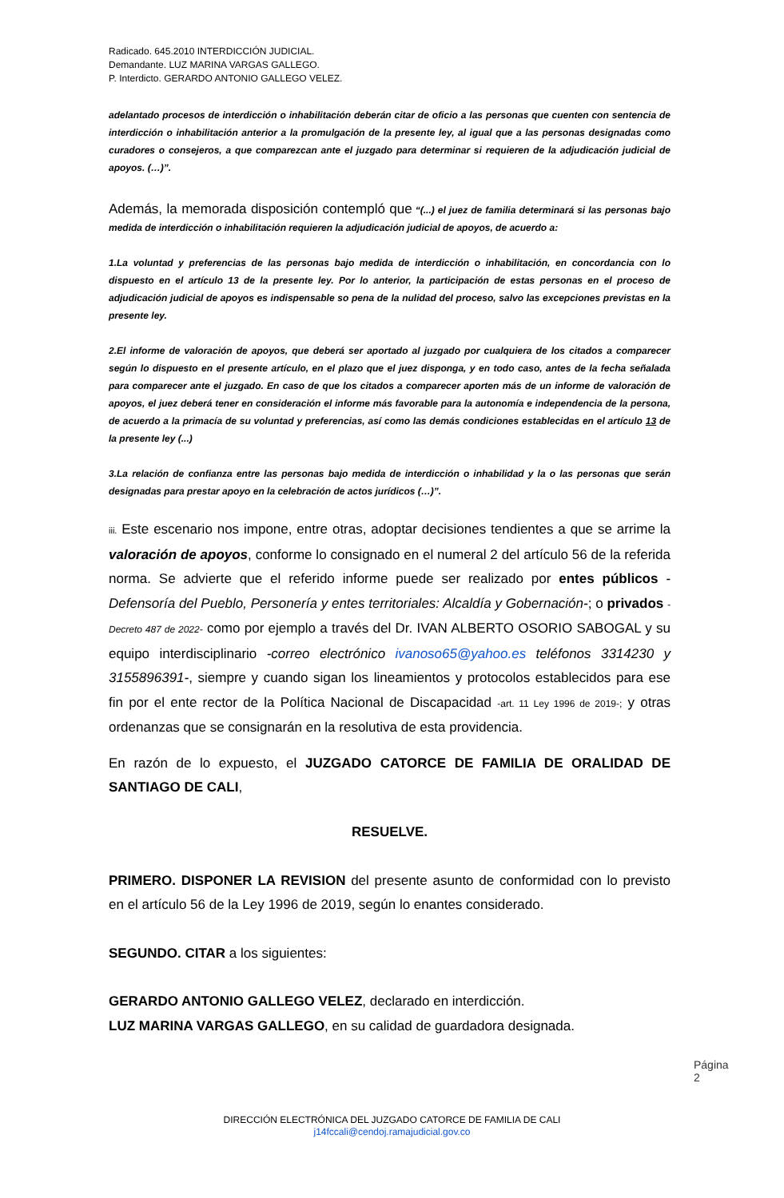Radicado. 645.2010 INTERDICCIÓN JUDICIAL.
Demandante. LUZ MARINA VARGAS GALLEGO.
P. Interdicto. GERARDO ANTONIO GALLEGO VELEZ.
adelantado procesos de interdicción o inhabilitación deberán citar de oficio a las personas que cuenten con sentencia de interdicción o inhabilitación anterior a la promulgación de la presente ley, al igual que a las personas designadas como curadores o consejeros, a que comparezcan ante el juzgado para determinar si requieren de la adjudicación judicial de apoyos. (…)”.
Además, la memorada disposición contempló que “(...) el juez de familia determinará si las personas bajo medida de interdicción o inhabilitación requieren la adjudicación judicial de apoyos, de acuerdo a:
1.La voluntad y preferencias de las personas bajo medida de interdicción o inhabilitación, en concordancia con lo dispuesto en el artículo 13 de la presente ley. Por lo anterior, la participación de estas personas en el proceso de adjudicación judicial de apoyos es indispensable so pena de la nulidad del proceso, salvo las excepciones previstas en la presente ley.
2.El informe de valoración de apoyos, que deberá ser aportado al juzgado por cualquiera de los citados a comparecer según lo dispuesto en el presente artículo, en el plazo que el juez disponga, y en todo caso, antes de la fecha señalada para comparecer ante el juzgado. En caso de que los citados a comparecer aporten más de un informe de valoración de apoyos, el juez deberá tener en consideración el informe más favorable para la autonomía e independencia de la persona, de acuerdo a la primacía de su voluntad y preferencias, así como las demás condiciones establecidas en el artículo 13 de la presente ley (...)
3.La relación de confianza entre las personas bajo medida de interdicción o inhabilidad y la o las personas que serán designadas para prestar apoyo en la celebración de actos jurídicos (…)”.
iii. Este escenario nos impone, entre otras, adoptar decisiones tendientes a que se arrime la valoración de apoyos, conforme lo consignado en el numeral 2 del artículo 56 de la referida norma. Se advierte que el referido informe puede ser realizado por entes públicos -Defensoría del Pueblo, Personería y entes territoriales: Alcaldía y Gobernación-; o privados - Decreto 487 de 2022- como por ejemplo a través del Dr. IVAN ALBERTO OSORIO SABOGAL y su equipo interdisciplinario -correo electrónico ivanoso65@yahoo.es teléfonos 3314230 y 3155896391-, siempre y cuando sigan los lineamientos y protocolos establecidos para ese fin por el ente rector de la Política Nacional de Discapacidad -art. 11 Ley 1996 de 2019-; y otras ordenanzas que se consignarán en la resolutiva de esta providencia.
En razón de lo expuesto, el JUZGADO CATORCE DE FAMILIA DE ORALIDAD DE SANTIAGO DE CALI,
RESUELVE.
PRIMERO. DISPONER LA REVISION del presente asunto de conformidad con lo previsto en el artículo 56 de la Ley 1996 de 2019, según lo enantes considerado.
SEGUNDO. CITAR a los siguientes:
GERARDO ANTONIO GALLEGO VELEZ, declarado en interdicción.
LUZ MARINA VARGAS GALLEGO, en su calidad de guardadora designada.
Página 2
DIRECCIÓN ELECTRÓNICA DEL JUZGADO CATORCE DE FAMILIA DE CALI
j14fccali@cendoj.ramajudicial.gov.co